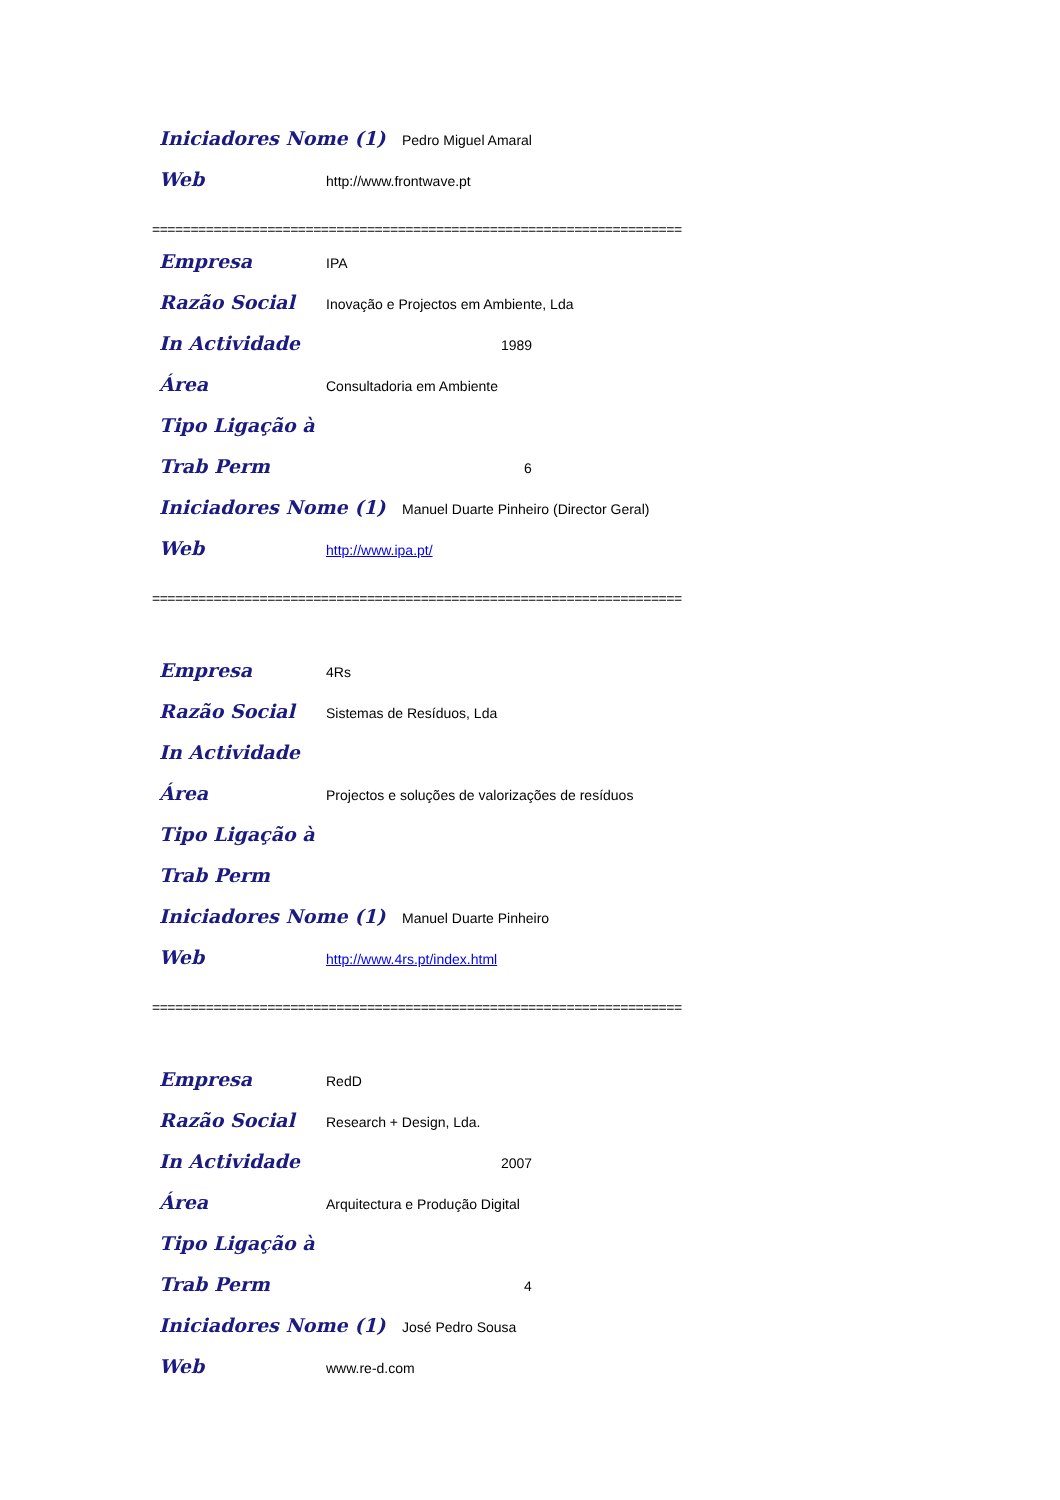Iniciadores Nome (1) Pedro Miguel Amaral
Web http://www.frontwave.pt
=====================================================================
Empresa IPA
Razão Social Inovação e Projectos em Ambiente, Lda
In Actividade 1989
Área Consultadoria em Ambiente
Tipo Ligação à
Trab Perm 6
Iniciadores Nome (1) Manuel Duarte Pinheiro (Director Geral)
Web http://www.ipa.pt/
=====================================================================
Empresa 4Rs
Razão Social Sistemas de Resíduos, Lda
In Actividade
Área Projectos e soluções de valorizações de resíduos
Tipo Ligação à
Trab Perm
Iniciadores Nome (1) Manuel Duarte Pinheiro
Web http://www.4rs.pt/index.html
=====================================================================
Empresa RedD
Razão Social Research + Design, Lda.
In Actividade 2007
Área Arquitectura e Produção Digital
Tipo Ligação à
Trab Perm 4
Iniciadores Nome (1) José Pedro Sousa
Web www.re-d.com